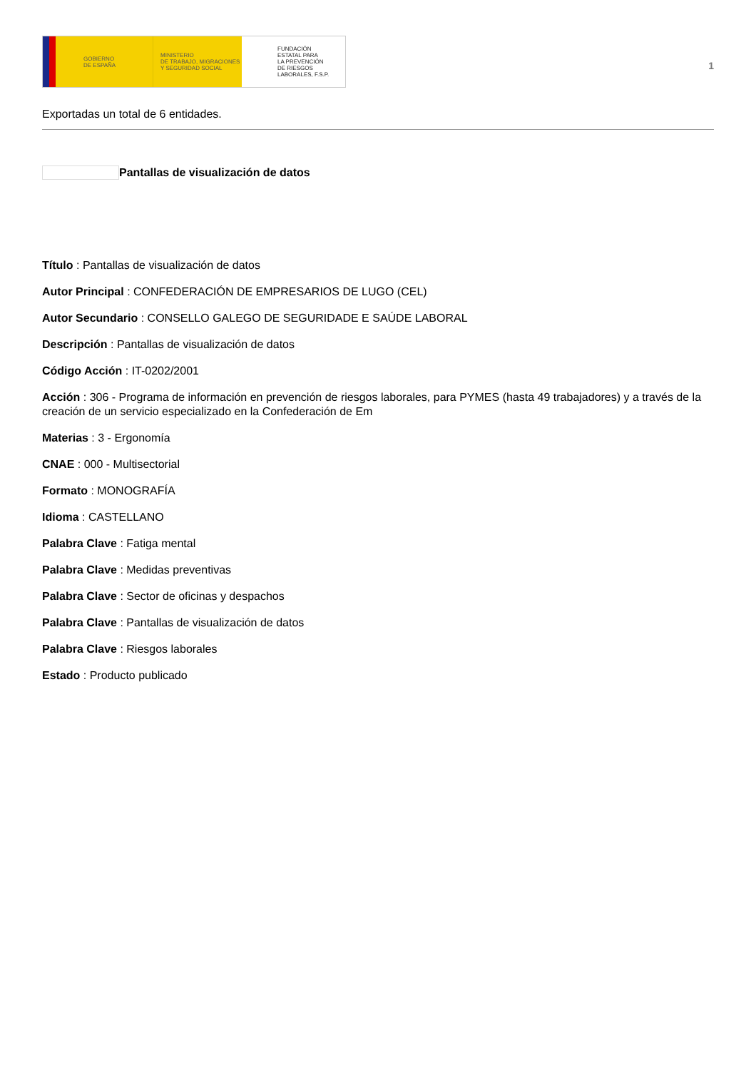GOBIERNO
DE ESPAÑA
MINISTERIO
DE TRABAJO, MIGRACIONES
Y SEGURIDAD SOCIAL
FUNDACIÓN
ESTATAL PARA
LA PREVENCIÓN
DE RIESGOS
LABORALES, F.S.P.
1
Exportadas un total de 6 entidades.
Pantallas de visualización de datos
Título : Pantallas de visualización de datos
Autor Principal : CONFEDERACIÓN DE EMPRESARIOS DE LUGO (CEL)
Autor Secundario : CONSELLO GALEGO DE SEGURIDADE E SAÚDE LABORAL
Descripción : Pantallas de visualización de datos
Código Acción : IT-0202/2001
Acción : 306 - Programa de información en prevención de riesgos laborales, para PYMES (hasta 49 trabajadores) y a través de la creación de un servicio especializado en la Confederación de Em
Materias : 3 - Ergonomía
CNAE : 000 - Multisectorial
Formato : MONOGRAFÍA
Idioma : CASTELLANO
Palabra Clave : Fatiga mental
Palabra Clave : Medidas preventivas
Palabra Clave : Sector de oficinas y despachos
Palabra Clave : Pantallas de visualización de datos
Palabra Clave : Riesgos laborales
Estado : Producto publicado